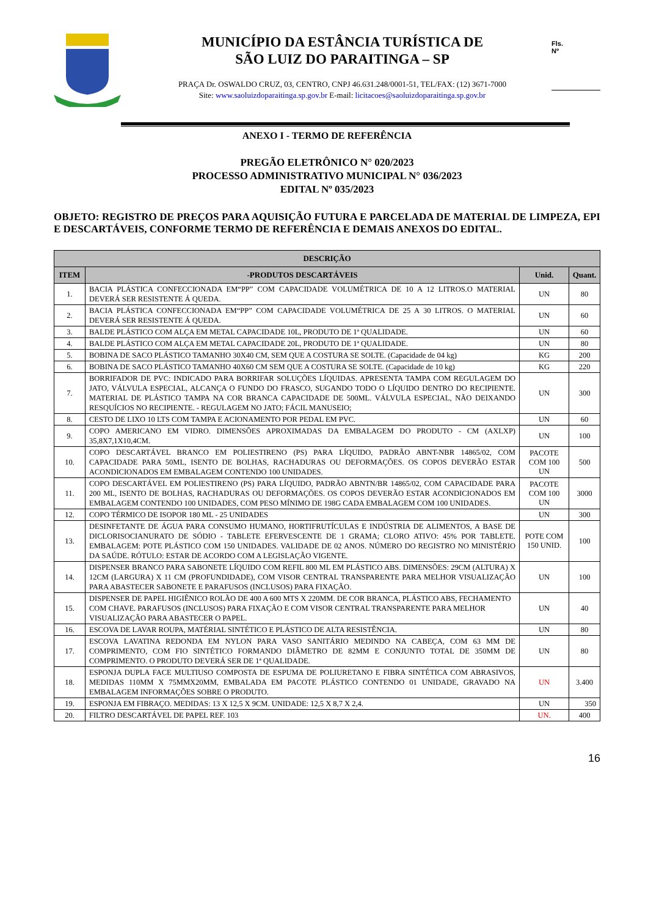MUNICÍPIO DA ESTÂNCIA TURÍSTICA DE
SÃO LUIZ DO PARAITINGA – SP
PRAÇA Dr. OSWALDO CRUZ, 03, CENTRO, CNPJ 46.631.248/0001-51, TEL/FAX: (12) 3671-7000
Site: www.saoluizdoparaitinga.sp.gov.br E-mail: licitacoes@saoluizdoparaitinga.sp.gov.br
Fls.
Nº
ANEXO I - TERMO DE REFERÊNCIA
PREGÃO ELETRÔNICO N° 020/2023
PROCESSO ADMINISTRATIVO MUNICIPAL N° 036/2023
EDITAL Nº 035/2023
OBJETO: REGISTRO DE PREÇOS PARA AQUISIÇÃO FUTURA E PARCELADA DE MATERIAL DE LIMPEZA, EPI E DESCARTÁVEIS, CONFORME TERMO DE REFERÊNCIA E DEMAIS ANEXOS DO EDITAL.
| DESCRIÇÃO | | | |
| --- | --- | --- | --- |
| ITEM | -PRODUTOS DESCARTÁVEIS | Unid. | Quant. |
| 1. | BACIA PLÁSTICA CONFECCIONADA EM“PP” COM CAPACIDADE VOLUMÉTRICA DE 10 A 12 LITROS.O MATERIAL DEVERÁ SER RESISTENTE Á QUEDA. | UN | 80 |
| 2. | BACIA PLÁSTICA CONFECCIONADA EM“PP” COM CAPACIDADE VOLUMÉTRICA DE 25 A 30 LITROS. O MATERIAL DEVERÁ SER RESISTENTE Á QUEDA. | UN | 60 |
| 3. | BALDE PLÁSTICO COM ALÇA EM METAL CAPACIDADE 10L, PRODUTO DE 1ª QUALIDADE. | UN | 60 |
| 4. | BALDE PLÁSTICO COM ALÇA EM METAL CAPACIDADE 20L, PRODUTO DE 1ª QUALIDADE. | UN | 80 |
| 5. | BOBINA DE SACO PLÁSTICO TAMANHO 30X40 CM, SEM QUE A COSTURA SE SOLTE. (Capacidade de 04 kg) | KG | 200 |
| 6. | BOBINA DE SACO PLÁSTICO TAMANHO 40X60 CM SEM QUE A COSTURA SE SOLTE. (Capacidade de 10 kg) | KG | 220 |
| 7. | BORRIFADOR DE PVC: INDICADO PARA BORRIFAR SOLUÇÕES LÍQUIDAS. APRESENTA TAMPA COM REGULAGEM DO JATO, VÁLVULA ESPECIAL, ALCANÇA O FUNDO DO FRASCO, SUGANDO TODO O LÍQUIDO DENTRO DO RECIPIENTE. MATERIAL DE PLÁSTICO TAMPA NA COR BRANCA CAPACIDADE DE 500ML. VÁLVULA ESPECIAL, NÃO DEIXANDO RESQUÍCIOS NO RECIPIENTE. - REGULAGEM NO JATO; FÁCIL MANUSEIO; | UN | 300 |
| 8. | CESTO DE LIXO 10 LTS COM TAMPA E ACIONAMENTO POR PEDAL EM PVC. | UN | 60 |
| 9. | COPO AMERICANO EM VIDRO. DIMENSÕES APROXIMADAS DA EMBALAGEM DO PRODUTO - CM (AXLXP) 35,8X7,1X10,4CM. | UN | 100 |
| 10. | COPO DESCARTÁVEL BRANCO EM POLIESTIRENO (PS) PARA LÍQUIDO, PADRÃO ABNT-NBR 14865/02, COM CAPACIDADE PARA 50ML, ISENTO DE BOLHAS, RACHADURAS OU DEFORMAÇÕES. OS COPOS DEVERÃO ESTAR ACONDICIONADOS EM EMBALAGEM CONTENDO 100 UNIDADES. | PACOTE COM 100 UN | 500 |
| 11. | COPO DESCARTÁVEL EM POLIESTIRENO (PS) PARA LÍQUIDO, PADRÃO ABNTN/BR 14865/02, COM CAPACIDADE PARA 200 ML, ISENTO DE BOLHAS, RACHADURAS OU DEFORMAÇÕES. OS COPOS DEVERÃO ESTAR ACONDICIONADOS EM EMBALAGEM CONTENDO 100 UNIDADES, COM PESO MÍNIMO DE 198G CADA EMBALAGEM COM 100 UNIDADES. | PACOTE COM 100 UN | 3000 |
| 12. | COPO TÉRMICO DE ISOPOR 180 ML - 25 UNIDADES | UN | 300 |
| 13. | DESINFETANTE DE ÁGUA PARA CONSUMO HUMANO, HORTIFRUTÍCULAS E INDÚSTRIA DE ALIMENTOS, A BASE DE DICLORISOCIANURATO DE SÓDIO - TABLETE EFERVESCENTE DE 1 GRAMA; CLORO ATIVO: 45% POR TABLETE. EMBALAGEM: POTE PLÁSTICO COM 150 UNIDADES. VALIDADE DE 02 ANOS. NÚMERO DO REGISTRO NO MINISTÉRIO DA SAÚDE. RÓTULO: ESTAR DE ACORDO COM A LEGISLAÇÃO VIGENTE. | POTE COM 150 UNID. | 100 |
| 14. | DISPENSER BRANCO PARA SABONETE LÍQUIDO COM REFIL 800 ML EM PLÁSTICO ABS. DIMENSÕES: 29CM (ALTURA) X 12CM (LARGURA) X 11 CM (PROFUNDIDADE), COM VISOR CENTRAL TRANSPARENTE PARA MELHOR VISUALIZAÇÃO PARA ABASTECER SABONETE E PARAFUSOS (INCLUSOS) PARA FIXAÇÃO. | UN | 100 |
| 15. | DISPENSER DE PAPEL HIGIÊNICO ROLÃO DE 400 A 600 MTS X 220MM. DE COR BRANCA, PLÁSTICO ABS, FECHAMENTO COM CHAVE. PARAFUSOS (INCLUSOS) PARA FIXAÇÃO E COM VISOR CENTRAL TRANSPARENTE PARA MELHOR VISUALIZAÇÃO PARA ABASTECER O PAPEL. | UN | 40 |
| 16. | ESCOVA DE LAVAR ROUPA, MATÉRIAL SINTÉTICO E PLÁSTICO DE ALTA RESISTÊNCIA. | UN | 80 |
| 17. | ESCOVA LAVATINA REDONDA EM NYLON PARA VASO SANITÁRIO MEDINDO NA CABEÇA, COM 63 MM DE COMPRIMENTO, COM FIO SINTÉTICO FORMANDO DIÂMETRO DE 82MM E CONJUNTO TOTAL DE 350MM DE COMPRIMENTO. O PRODUTO DEVERÁ SER DE 1ª QUALIDADE. | UN | 80 |
| 18. | ESPONJA DUPLA FACE MULTIUSO COMPOSTA DE ESPUMA DE POLIURETANO E FIBRA SINTÉTICA COM ABRASIVOS, MEDIDAS 110MM X 75MMX20MM, EMBALADA EM PACOTE PLÁSTICO CONTENDO 01 UNIDADE, GRAVADO NA EMBALAGEM INFORMAÇÕES SOBRE O PRODUTO. | UN | 3.400 |
| 19. | ESPONJA EM FIBRAÇO. MEDIDAS: 13 X 12,5 X 9CM. UNIDADE: 12,5 X 8,7 X 2,4. | UN | 350 |
| 20. | FILTRO DESCARTÁVEL DE PAPEL REF. 103 | UN. | 400 |
16